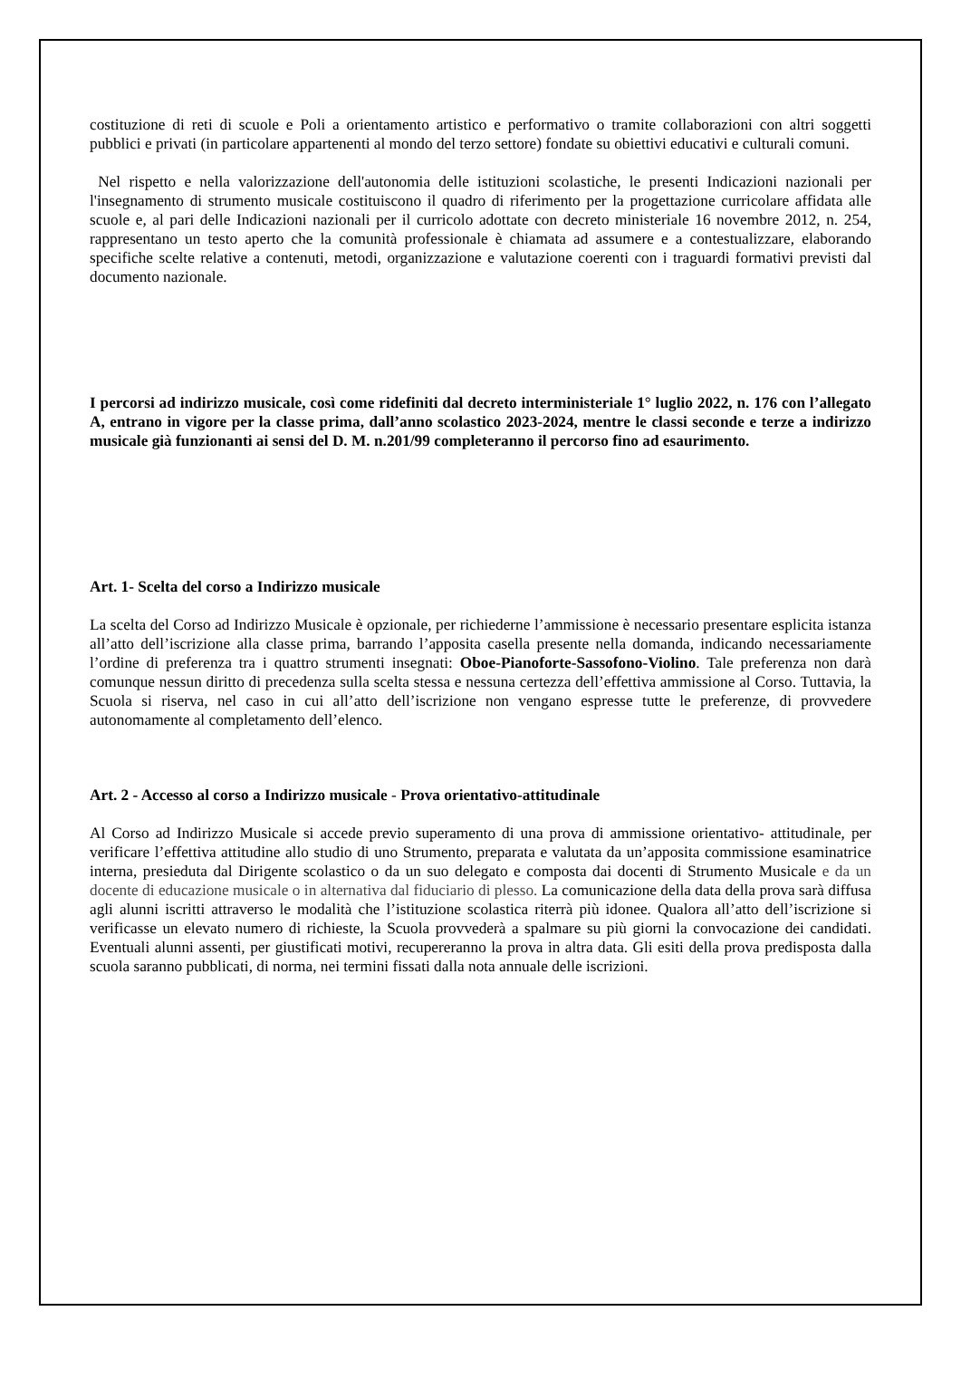costituzione di reti di scuole e Poli a orientamento artistico e performativo o tramite collaborazioni con altri soggetti pubblici e privati (in particolare appartenenti al mondo del terzo settore) fondate su obiettivi educativi e culturali comuni.
Nel rispetto e nella valorizzazione dell'autonomia delle istituzioni scolastiche, le presenti Indicazioni nazionali per l'insegnamento di strumento musicale costituiscono il quadro di riferimento per la progettazione curricolare affidata alle scuole e, al pari delle Indicazioni nazionali per il curricolo adottate con decreto ministeriale 16 novembre 2012, n. 254, rappresentano un testo aperto che la comunità professionale è chiamata ad assumere e a contestualizzare, elaborando specifiche scelte relative a contenuti, metodi, organizzazione e valutazione coerenti con i traguardi formativi previsti dal documento nazionale.
I percorsi ad indirizzo musicale, così come ridefiniti dal decreto interministeriale 1° luglio 2022, n. 176 con l’allegato A, entrano in vigore per la classe prima, dall’anno scolastico 2023-2024, mentre le classi seconde e terze a indirizzo musicale già funzionanti ai sensi del D. M. n.201/99 completeranno il percorso fino ad esaurimento.
Art. 1- Scelta del corso a Indirizzo musicale
La scelta del Corso ad Indirizzo Musicale è opzionale, per richiederne l’ammissione è necessario presentare esplicita istanza all’atto dell’iscrizione alla classe prima, barrando l’apposita casella presente nella domanda, indicando necessariamente l’ordine di preferenza tra i quattro strumenti insegnati: Oboe-Pianoforte-Sassofono-Violino. Tale preferenza non darà comunque nessun diritto di precedenza sulla scelta stessa e nessuna certezza dell’effettiva ammissione al Corso. Tuttavia, la Scuola si riserva, nel caso in cui all’atto dell’iscrizione non vengano espresse tutte le preferenze, di provvedere autonomamente al completamento dell’elenco.
Art. 2 - Accesso al corso a Indirizzo musicale - Prova orientativo-attitudinale
Al Corso ad Indirizzo Musicale si accede previo superamento di una prova di ammissione orientativo- attitudinale, per verificare l’effettiva attitudine allo studio di uno Strumento, preparata e valutata da un’apposita commissione esaminatrice interna, presieduta dal Dirigente scolastico o da un suo delegato e composta dai docenti di Strumento Musicale e da un docente di educazione musicale o in alternativa dal fiduciario di plesso. La comunicazione della data della prova sarà diffusa agli alunni iscritti attraverso le modalità che l’istituzione scolastica riterrà più idonee. Qualora all’atto dell’iscrizione si verificasse un elevato numero di richieste, la Scuola provvederà a spalmare su più giorni la convocazione dei candidati. Eventuali alunni assenti, per giustificati motivi, recupereranno la prova in altra data. Gli esiti della prova predisposta dalla scuola saranno pubblicati, di norma, nei termini fissati dalla nota annuale delle iscrizioni.